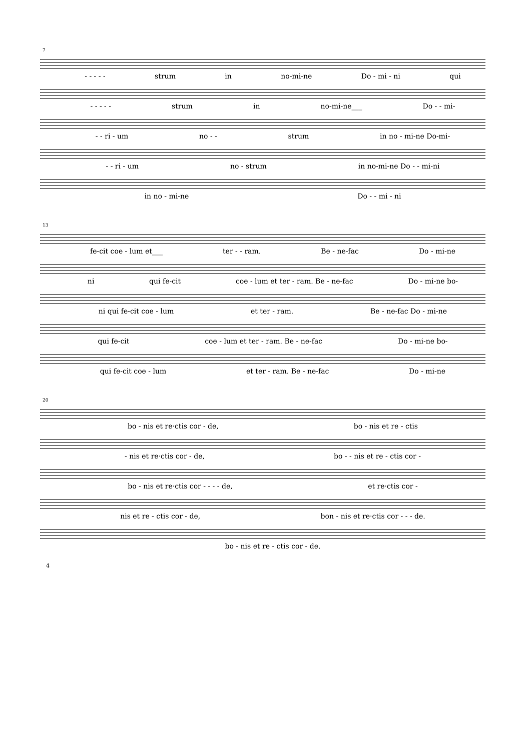7
- - - - - strum in no-mi-ne Do - mi - ni qui
- - - - - strum in no-mi-ne___ Do - - mi-
- - ri - um no - - strum in no - mi-ne Do-mi-
- - ri - um no - strum in no-mi-ne Do - - mi-ni
in no - mi-ne Do - - mi - ni
13
fe-cit coe - lum et___ ter - - ram. Be - ne-fac Do - mi-ne
ni qui fe-cit coe - lum et ter - ram. Be - ne-fac Do - mi-ne bo-
ni qui fe-cit coe - lum et ter - ram. Be - ne-fac Do - mi-ne
qui fe-cit coe - lum et ter - ram. Be - ne-fac Do - mi-ne bo-
qui fe-cit coe - lum et ter - ram. Be - ne-fac Do - mi-ne
20
bo - nis et re·ctis cor - de, bo - nis et re - ctis
- nis et re·ctis cor - de, bo - - nis et re - ctis cor -
bo - nis et re·ctis cor - - - - de, et re·ctis cor -
nis et re - ctis cor - de, bon - nis et re·ctis cor - - - de.
bo - nis et re - ctis cor - de.
4